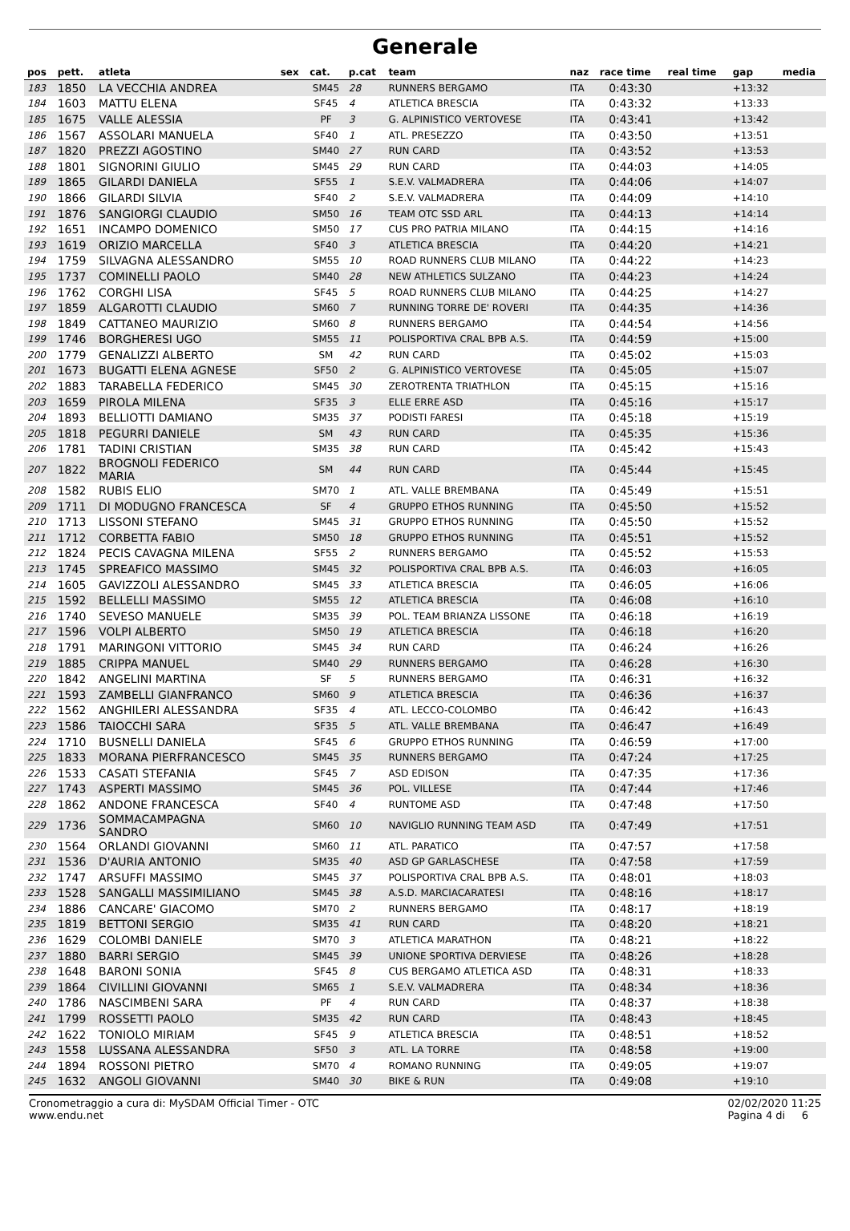Generale
| pos | pett. | atleta | sex | cat. | p.cat | team | naz | race time | real time | gap | media |
| --- | --- | --- | --- | --- | --- | --- | --- | --- | --- | --- | --- |
| 183 | 1850 | LA VECCHIA ANDREA | | SM45 | 28 | RUNNERS BERGAMO | ITA | 0:43:30 | | +13:32 | |
| 184 | 1603 | MATTU ELENA | | SF45 | 4 | ATLETICA BRESCIA | ITA | 0:43:32 | | +13:33 | |
| 185 | 1675 | VALLE ALESSIA | | PF | 3 | G. ALPINISTICO VERTOVESE | ITA | 0:43:41 | | +13:42 | |
| 186 | 1567 | ASSOLARI MANUELA | | SF40 | 1 | ATL. PRESEZZO | ITA | 0:43:50 | | +13:51 | |
| 187 | 1820 | PREZZI AGOSTINO | | SM40 | 27 | RUN CARD | ITA | 0:43:52 | | +13:53 | |
| 188 | 1801 | SIGNORINI GIULIO | | SM45 | 29 | RUN CARD | ITA | 0:44:03 | | +14:05 | |
| 189 | 1865 | GILARDI DANIELA | | SF55 | 1 | S.E.V. VALMADRERA | ITA | 0:44:06 | | +14:07 | |
| 190 | 1866 | GILARDI SILVIA | | SF40 | 2 | S.E.V. VALMADRERA | ITA | 0:44:09 | | +14:10 | |
| 191 | 1876 | SANGIORGI CLAUDIO | | SM50 | 16 | TEAM OTC SSD ARL | ITA | 0:44:13 | | +14:14 | |
| 192 | 1651 | INCAMPO DOMENICO | | SM50 | 17 | CUS PRO PATRIA MILANO | ITA | 0:44:15 | | +14:16 | |
| 193 | 1619 | ORIZIO MARCELLA | | SF40 | 3 | ATLETICA BRESCIA | ITA | 0:44:20 | | +14:21 | |
| 194 | 1759 | SILVAGNA ALESSANDRO | | SM55 | 10 | ROAD RUNNERS CLUB MILANO | ITA | 0:44:22 | | +14:23 | |
| 195 | 1737 | COMINELLI PAOLO | | SM40 | 28 | NEW ATHLETICS SULZANO | ITA | 0:44:23 | | +14:24 | |
| 196 | 1762 | CORGHI LISA | | SF45 | 5 | ROAD RUNNERS CLUB MILANO | ITA | 0:44:25 | | +14:27 | |
| 197 | 1859 | ALGAROTTI CLAUDIO | | SM60 | 7 | RUNNING TORRE DE' ROVERI | ITA | 0:44:35 | | +14:36 | |
| 198 | 1849 | CATTANEO MAURIZIO | | SM60 | 8 | RUNNERS BERGAMO | ITA | 0:44:54 | | +14:56 | |
| 199 | 1746 | BORGHERESI UGO | | SM55 | 11 | POLISPORTIVA CRAL BPB A.S. | ITA | 0:44:59 | | +15:00 | |
| 200 | 1779 | GENALIZZI ALBERTO | | SM | 42 | RUN CARD | ITA | 0:45:02 | | +15:03 | |
| 201 | 1673 | BUGATTI ELENA AGNESE | | SF50 | 2 | G. ALPINISTICO VERTOVESE | ITA | 0:45:05 | | +15:07 | |
| 202 | 1883 | TARABELLA FEDERICO | | SM45 | 30 | ZEROTRENTA TRIATHLON | ITA | 0:45:15 | | +15:16 | |
| 203 | 1659 | PIROLA MILENA | | SF35 | 3 | ELLE ERRE ASD | ITA | 0:45:16 | | +15:17 | |
| 204 | 1893 | BELLIOTTI DAMIANO | | SM35 | 37 | PODISTI FARESI | ITA | 0:45:18 | | +15:19 | |
| 205 | 1818 | PEGURRI DANIELE | | SM | 43 | RUN CARD | ITA | 0:45:35 | | +15:36 | |
| 206 | 1781 | TADINI CRISTIAN | | SM35 | 38 | RUN CARD | ITA | 0:45:42 | | +15:43 | |
| 207 | 1822 | BROGNOLI FEDERICO MARIA | | SM | 44 | RUN CARD | ITA | 0:45:44 | | +15:45 | |
| 208 | 1582 | RUBIS ELIO | | SM70 | 1 | ATL. VALLE BREMBANA | ITA | 0:45:49 | | +15:51 | |
| 209 | 1711 | DI MODUGNO FRANCESCA | | SF | 4 | GRUPPO ETHOS RUNNING | ITA | 0:45:50 | | +15:52 | |
| 210 | 1713 | LISSONI STEFANO | | SM45 | 31 | GRUPPO ETHOS RUNNING | ITA | 0:45:50 | | +15:52 | |
| 211 | 1712 | CORBETTA FABIO | | SM50 | 18 | GRUPPO ETHOS RUNNING | ITA | 0:45:51 | | +15:52 | |
| 212 | 1824 | PECIS CAVAGNA MILENA | | SF55 | 2 | RUNNERS BERGAMO | ITA | 0:45:52 | | +15:53 | |
| 213 | 1745 | SPREAFICO MASSIMO | | SM45 | 32 | POLISPORTIVA CRAL BPB A.S. | ITA | 0:46:03 | | +16:05 | |
| 214 | 1605 | GAVIZZOLI ALESSANDRO | | SM45 | 33 | ATLETICA BRESCIA | ITA | 0:46:05 | | +16:06 | |
| 215 | 1592 | BELLELLI MASSIMO | | SM55 | 12 | ATLETICA BRESCIA | ITA | 0:46:08 | | +16:10 | |
| 216 | 1740 | SEVESO MANUELE | | SM35 | 39 | POL. TEAM BRIANZA LISSONE | ITA | 0:46:18 | | +16:19 | |
| 217 | 1596 | VOLPI ALBERTO | | SM50 | 19 | ATLETICA BRESCIA | ITA | 0:46:18 | | +16:20 | |
| 218 | 1791 | MARINGONI VITTORIO | | SM45 | 34 | RUN CARD | ITA | 0:46:24 | | +16:26 | |
| 219 | 1885 | CRIPPA MANUEL | | SM40 | 29 | RUNNERS BERGAMO | ITA | 0:46:28 | | +16:30 | |
| 220 | 1842 | ANGELINI MARTINA | | SF | 5 | RUNNERS BERGAMO | ITA | 0:46:31 | | +16:32 | |
| 221 | 1593 | ZAMBELLI GIANFRANCO | | SM60 | 9 | ATLETICA BRESCIA | ITA | 0:46:36 | | +16:37 | |
| 222 | 1562 | ANGHILERI ALESSANDRA | | SF35 | 4 | ATL. LECCO-COLOMBO | ITA | 0:46:42 | | +16:43 | |
| 223 | 1586 | TAIOCCHI SARA | | SF35 | 5 | ATL. VALLE BREMBANA | ITA | 0:46:47 | | +16:49 | |
| 224 | 1710 | BUSNELLI DANIELA | | SF45 | 6 | GRUPPO ETHOS RUNNING | ITA | 0:46:59 | | +17:00 | |
| 225 | 1833 | MORANA PIERFRANCESCO | | SM45 | 35 | RUNNERS BERGAMO | ITA | 0:47:24 | | +17:25 | |
| 226 | 1533 | CASATI STEFANIA | | SF45 | 7 | ASD EDISON | ITA | 0:47:35 | | +17:36 | |
| 227 | 1743 | ASPERTI MASSIMO | | SM45 | 36 | POL. VILLESE | ITA | 0:47:44 | | +17:46 | |
| 228 | 1862 | ANDONE FRANCESCA | | SF40 | 4 | RUNTOME ASD | ITA | 0:47:48 | | +17:50 | |
| 229 | 1736 | SOMMACAMPAGNA SANDRO | | SM60 | 10 | NAVIGLIO RUNNING TEAM ASD | ITA | 0:47:49 | | +17:51 | |
| 230 | 1564 | ORLANDI GIOVANNI | | SM60 | 11 | ATL. PARATICO | ITA | 0:47:57 | | +17:58 | |
| 231 | 1536 | D'AURIA ANTONIO | | SM35 | 40 | ASD GP GARLASCHESE | ITA | 0:47:58 | | +17:59 | |
| 232 | 1747 | ARSUFFI MASSIMO | | SM45 | 37 | POLISPORTIVA CRAL BPB A.S. | ITA | 0:48:01 | | +18:03 | |
| 233 | 1528 | SANGALLI MASSIMILIANO | | SM45 | 38 | A.S.D. MARCIACARATESI | ITA | 0:48:16 | | +18:17 | |
| 234 | 1886 | CANCARE' GIACOMO | | SM70 | 2 | RUNNERS BERGAMO | ITA | 0:48:17 | | +18:19 | |
| 235 | 1819 | BETTONI SERGIO | | SM35 | 41 | RUN CARD | ITA | 0:48:20 | | +18:21 | |
| 236 | 1629 | COLOMBI DANIELE | | SM70 | 3 | ATLETICA MARATHON | ITA | 0:48:21 | | +18:22 | |
| 237 | 1880 | BARRI SERGIO | | SM45 | 39 | UNIONE SPORTIVA DERVIESE | ITA | 0:48:26 | | +18:28 | |
| 238 | 1648 | BARONI SONIA | | SF45 | 8 | CUS BERGAMO ATLETICA ASD | ITA | 0:48:31 | | +18:33 | |
| 239 | 1864 | CIVILLINI GIOVANNI | | SM65 | 1 | S.E.V. VALMADRERA | ITA | 0:48:34 | | +18:36 | |
| 240 | 1786 | NASCIMBENI SARA | | PF | 4 | RUN CARD | ITA | 0:48:37 | | +18:38 | |
| 241 | 1799 | ROSSETTI PAOLO | | SM35 | 42 | RUN CARD | ITA | 0:48:43 | | +18:45 | |
| 242 | 1622 | TONIOLO MIRIAM | | SF45 | 9 | ATLETICA BRESCIA | ITA | 0:48:51 | | +18:52 | |
| 243 | 1558 | LUSSANA ALESSANDRA | | SF50 | 3 | ATL. LA TORRE | ITA | 0:48:58 | | +19:00 | |
| 244 | 1894 | ROSSONI PIETRO | | SM70 | 4 | ROMANO RUNNING | ITA | 0:49:05 | | +19:07 | |
| 245 | 1632 | ANGOLI GIOVANNI | | SM40 | 30 | BIKE & RUN | ITA | 0:49:08 | | +19:10 | |
Cronometraggio a cura di: MySDAM Official Timer - OTC
www.endu.net
02/02/2020 11:25
Pagina 4 di 6